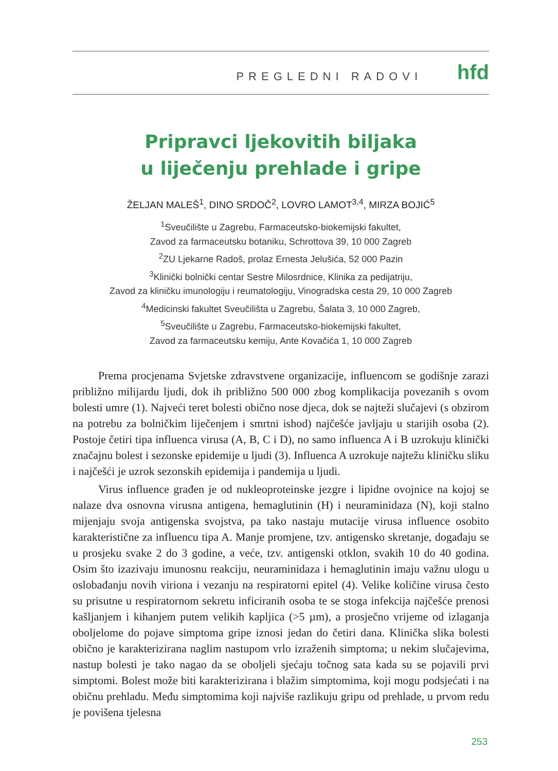PREGLEDNI RADOVI hfd
Pripravci ljekovitih biljaka
u liječenju prehlade i gripe
ŽELJAN MALEŠ<sup>1</sup>, DINO SRDOČ<sup>2</sup>, LOVRO LAMOT<sup>3,4</sup>, MIRZA BOJIĆ<sup>5</sup>
<sup>1</sup> Sveučilište u Zagrebu, Farmaceutsko-biokemijski fakultet,
Zavod za farmaceutsku botaniku, Schrottova 39, 10 000 Zagreb
<sup>2</sup> ZU Ljekarne Radoš, prolaz Ernesta Jelušića, 52 000 Pazin
<sup>3</sup> Klinički bolnički centar Sestre Milosrdnice, Klinika za pedijatriju,
Zavod za kliničku imunologiju i reumatologiju, Vinogradska cesta 29, 10 000 Zagreb
<sup>4</sup> Medicinski fakultet Sveučilišta u Zagrebu, Šalata 3, 10 000 Zagreb,
<sup>5</sup> Sveučilište u Zagrebu, Farmaceutsko-biokemijski fakultet,
Zavod za farmaceutsku kemiju, Ante Kovačića 1, 10 000 Zagreb
Prema procjenama Svjetske zdravstvene organizacije, influencom se godišnje zarazi približno milijardu ljudi, dok ih približno 500 000 zbog komplikacija povezanih s ovom bolesti umre (1). Najveći teret bolesti obično nose djeca, dok se najteži slučajevi (s obzirom na potrebu za bolničkim liječenjem i smrtni ishod) najčešće javljaju u starijih osoba (2). Postoje četiri tipa influenca virusa (A, B, C i D), no samo influenca A i B uzrokuju klinički značajnu bolest i sezonske epidemije u ljudi (3). Influenca A uzrokuje najtežu kliničku sliku i najčešći je uzrok sezonskih epidemija i pandemija u ljudi.
Virus influence građen je od nukleoproteinske jezgre i lipidne ovojnice na kojoj se nalaze dva osnovna virusna antigena, hemaglutinin (H) i neuraminidaza (N), koji stalno mijenjaju svoja antigenska svojstva, pa tako nastaju mutacije virusa influence osobito karakteristične za influencu tipa A. Manje promjene, tzv. antigensko skretanje, događaju se u prosjeku svake 2 do 3 godine, a veće, tzv. antigenski otklon, svakih 10 do 40 godina. Osim što izazivaju imunosnu reakciju, neuraminidaza i hemaglutinin imaju važnu ulogu u oslobađanju novih viriona i vezanju na respiratorni epitel (4). Velike količine virusa često su prisutne u respiratornom sekretu inficiranih osoba te se stoga infekcija najčešće prenosi kašljanjem i kihanjem putem velikih kapljica (>5 µm), a prosječno vrijeme od izlaganja oboljelome do pojave simptoma gripe iznosi jedan do četiri dana. Klinička slika bolesti obično je karakterizirana naglim nastupom vrlo izraženih simptoma; u nekim slučajevima, nastup bolesti je tako nagao da se oboljeli sjećaju točnog sata kada su se pojavili prvi simptomi. Bolest može biti karakterizirana i blažim simptomima, koji mogu podsjećati i na običnu prehladu. Među simptomima koji najviše razlikuju gripu od prehlade, u prvom redu je povišena tjelesna
253